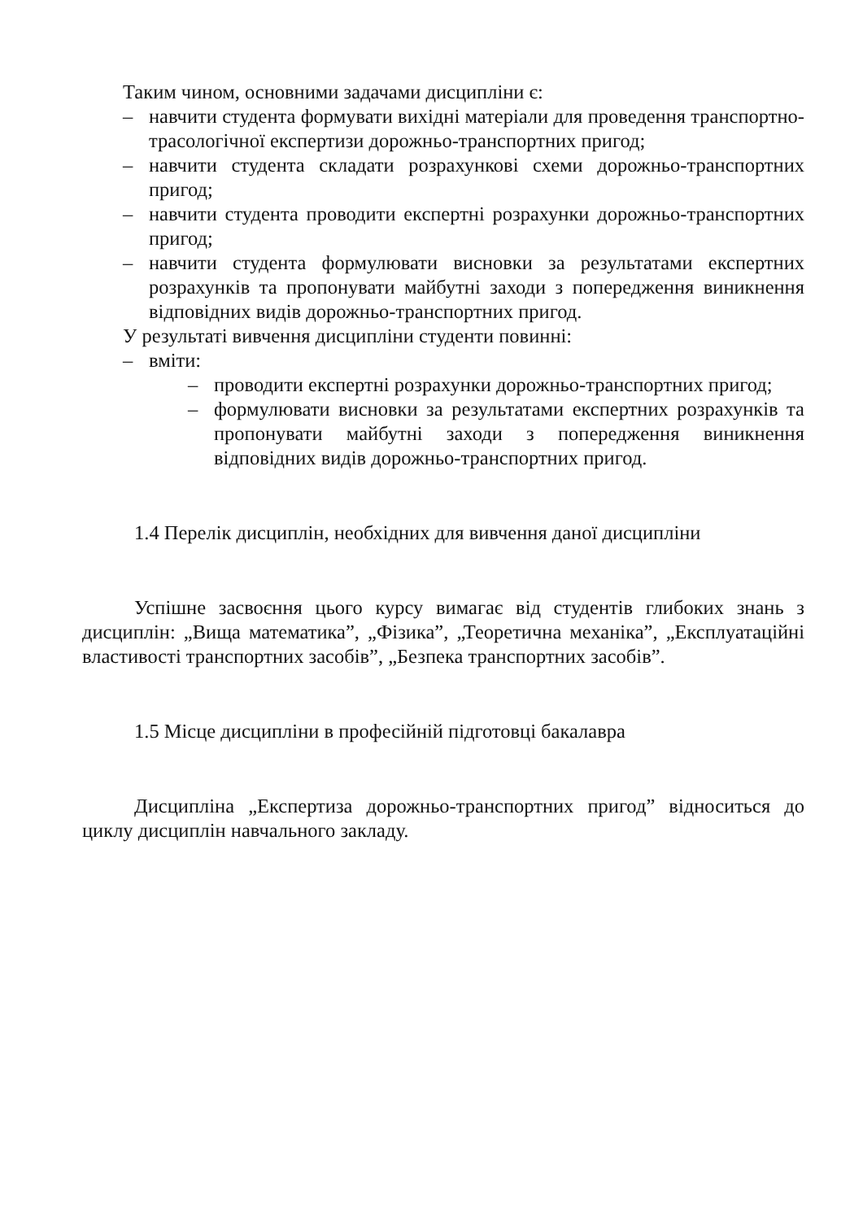Таким чином, основними задачами дисципліни є:
– навчити студента формувати вихідні матеріали для проведення транспортно-трасологічної експертизи дорожньо-транспортних пригод;
– навчити студента складати розрахункові схеми дорожньо-транспортних пригод;
– навчити студента проводити експертні розрахунки дорожньо-транспортних пригод;
– навчити студента формулювати висновки за результатами експертних розрахунків та пропонувати майбутні заходи з попередження виникнення відповідних видів дорожньо-транспортних пригод.
У результаті вивчення дисципліни студенти повинні:
– вміти:
– проводити експертні розрахунки дорожньо-транспортних пригод;
– формулювати висновки за результатами експертних розрахунків та пропонувати майбутні заходи з попередження виникнення відповідних видів дорожньо-транспортних пригод.
1.4 Перелік дисциплін, необхідних для вивчення даної дисципліни
Успішне засвоєння цього курсу вимагає від студентів глибоких знань з дисциплін: „Вища математика”, „Фізика”, „Теоретична механіка”, „Експлуатаційні властивості транспортних засобів”, „Безпека транспортних засобів”.
1.5 Місце дисципліни в професійній підготовці бакалавра
Дисципліна „Експертиза дорожньо-транспортних пригод” відноситься до циклу дисциплін навчального закладу.